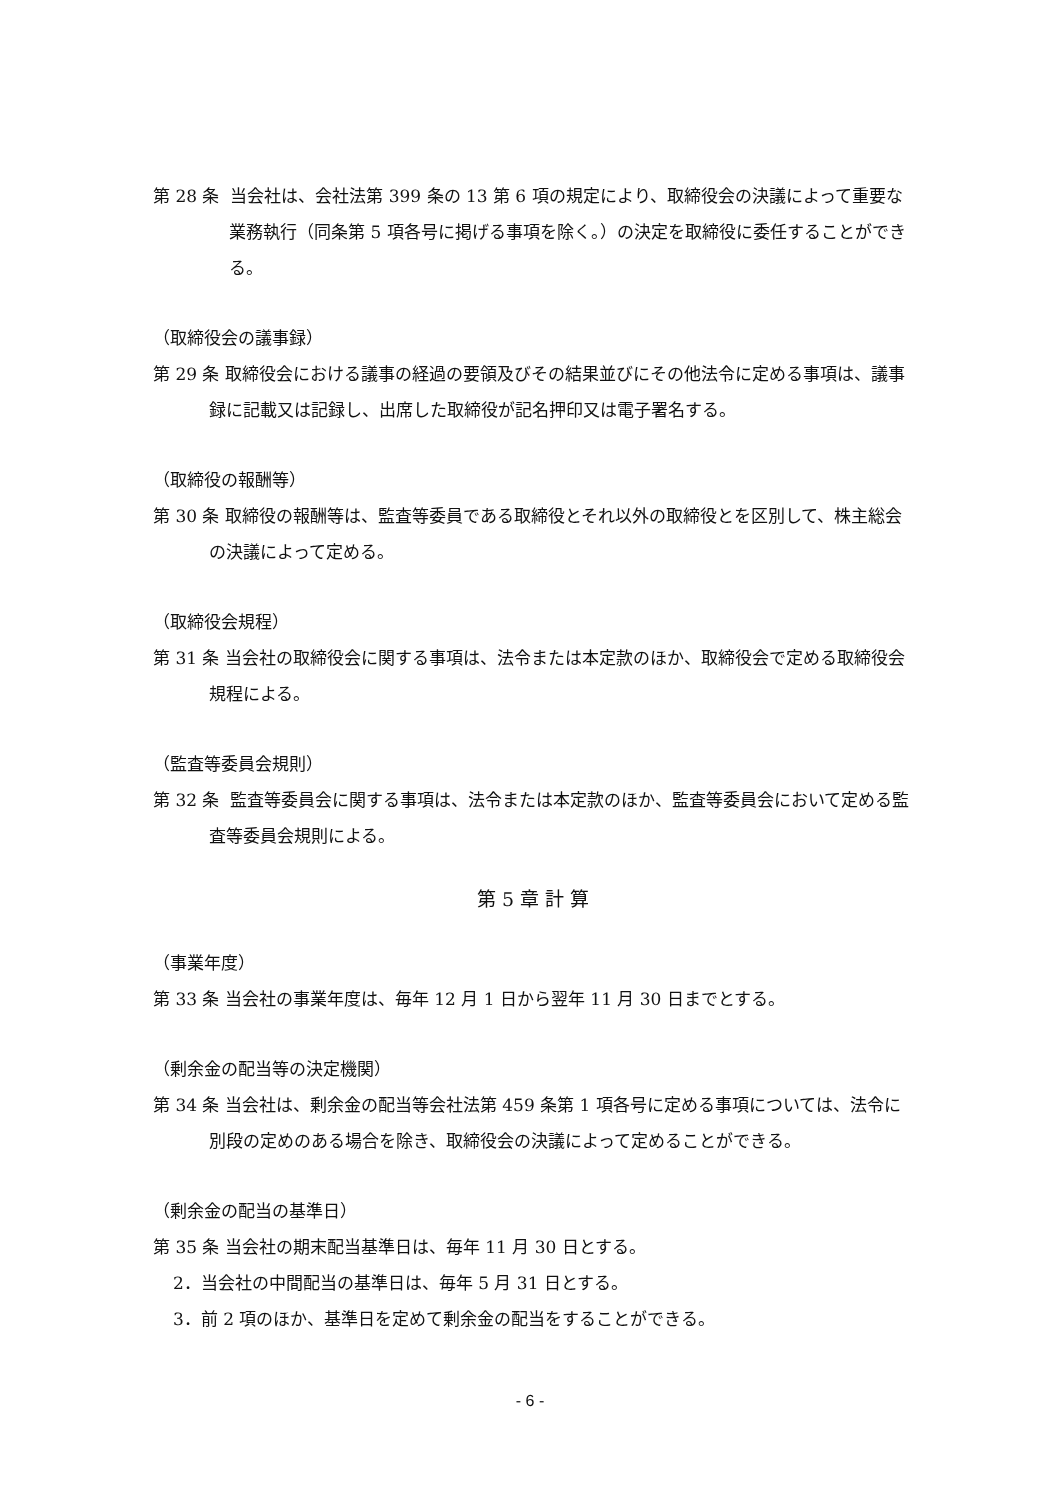第 28 条 当会社は、会社法第 399 条の 13 第 6 項の規定により、取締役会の決議によって重要な業務執行（同条第 5 項各号に掲げる事項を除く。）の決定を取締役に委任することができる。
（取締役会の議事録）
第 29 条 取締役会における議事の経過の要領及びその結果並びにその他法令に定める事項は、議事録に記載又は記録し、出席した取締役が記名押印又は電子署名する。
（取締役の報酬等）
第 30 条 取締役の報酬等は、監査等委員である取締役とそれ以外の取締役とを区別して、株主総会の決議によって定める。
（取締役会規程）
第 31 条 当会社の取締役会に関する事項は、法令または本定款のほか、取締役会で定める取締役会規程による。
（監査等委員会規則）
第 32 条 監査等委員会に関する事項は、法令または本定款のほか、監査等委員会において定める監査等委員会規則による。
第 5 章 計 算
（事業年度）
第 33 条 当会社の事業年度は、毎年 12 月 1 日から翌年 11 月 30 日までとする。
（剰余金の配当等の決定機関）
第 34 条 当会社は、剰余金の配当等会社法第 459 条第 1 項各号に定める事項については、法令に別段の定めのある場合を除き、取締役会の決議によって定めることができる。
（剰余金の配当の基準日）
第 35 条 当会社の期末配当基準日は、毎年 11 月 30 日とする。
2．当会社の中間配当の基準日は、毎年 5 月 31 日とする。
3．前 2 項のほか、基準日を定めて剰余金の配当をすることができる。
- 6 -